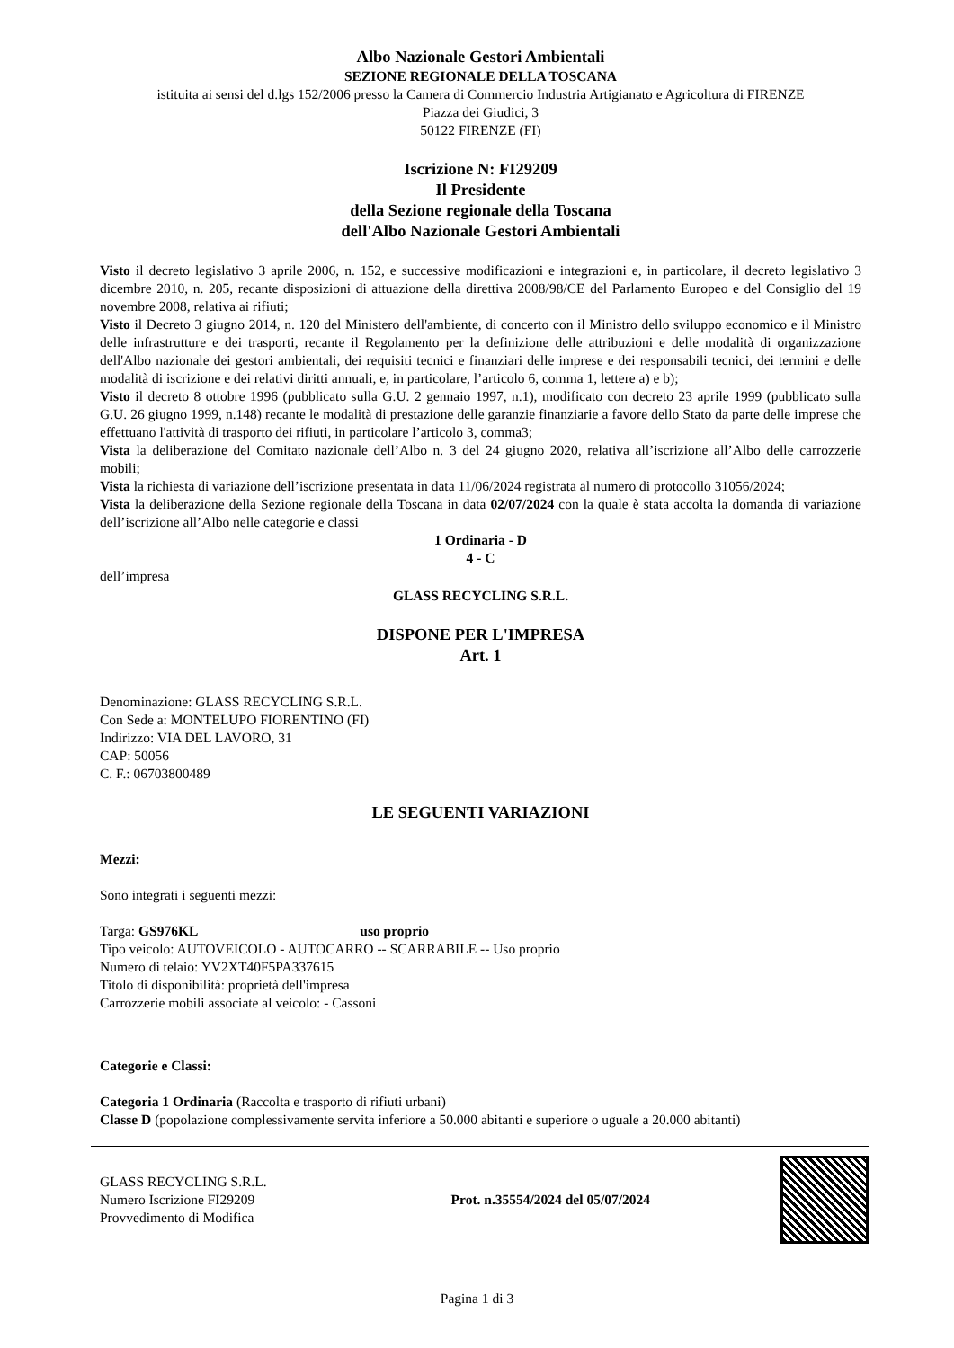Albo Nazionale Gestori Ambientali
SEZIONE REGIONALE DELLA TOSCANA
istituita ai sensi del d.lgs 152/2006 presso la Camera di Commercio Industria Artigianato e Agricoltura di FIRENZE
Piazza dei Giudici, 3
50122 FIRENZE (FI)
Iscrizione N: FI29209
Il Presidente
della Sezione regionale della Toscana
dell'Albo Nazionale Gestori Ambientali
Visto il decreto legislativo 3 aprile 2006, n. 152, e successive modificazioni e integrazioni e, in particolare, il decreto legislativo 3 dicembre 2010, n. 205, recante disposizioni di attuazione della direttiva 2008/98/CE del Parlamento Europeo e del Consiglio del 19 novembre 2008, relativa ai rifiuti;
Visto il Decreto 3 giugno 2014, n. 120 del Ministero dell'ambiente, di concerto con il Ministro dello sviluppo economico e il Ministro delle infrastrutture e dei trasporti, recante il Regolamento per la definizione delle attribuzioni e delle modalità di organizzazione dell'Albo nazionale dei gestori ambientali, dei requisiti tecnici e finanziari delle imprese e dei responsabili tecnici, dei termini e delle modalità di iscrizione e dei relativi diritti annuali, e, in particolare, l’articolo 6, comma 1, lettere a) e b);
Visto il decreto 8 ottobre 1996 (pubblicato sulla G.U. 2 gennaio 1997, n.1), modificato con decreto 23 aprile 1999 (pubblicato sulla G.U. 26 giugno 1999, n.148) recante le modalità di prestazione delle garanzie finanziarie a favore dello Stato da parte delle imprese che effettuano l'attività di trasporto dei rifiuti, in particolare l’articolo 3, comma3;
Vista la deliberazione del Comitato nazionale dell’Albo n. 3 del 24 giugno 2020, relativa all’iscrizione all’Albo delle carrozzerie mobili;
Vista la richiesta di variazione dell’iscrizione presentata in data 11/06/2024 registrata al numero di protocollo 31056/2024;
Vista la deliberazione della Sezione regionale della Toscana in data 02/07/2024 con la quale è stata accolta la domanda di variazione dell’iscrizione all’Albo nelle categorie e classi
1 Ordinaria - D
4 - C
dell’impresa
GLASS RECYCLING S.R.L.
DISPONE PER L'IMPRESA
Art. 1
Denominazione: GLASS RECYCLING S.R.L.
Con Sede a: MONTELUPO FIORENTINO (FI)
Indirizzo: VIA DEL LAVORO, 31
CAP: 50056
C. F.: 06703800489
LE SEGUENTI VARIAZIONI
Mezzi:
Sono integrati i seguenti mezzi:
Targa: GS976KL uso proprio
Tipo veicolo: AUTOVEICOLO - AUTOCARRO -- SCARRABILE -- Uso proprio
Numero di telaio: YV2XT40F5PA337615
Titolo di disponibilità: proprietà dell'impresa
Carrozzerie mobili associate al veicolo: - Cassoni
Categorie e Classi:
Categoria 1 Ordinaria (Raccolta e trasporto di rifiuti urbani)
Classe D (popolazione complessivamente servita inferiore a 50.000 abitanti e superiore o uguale a 20.000 abitanti)
GLASS RECYCLING S.R.L.
Numero Iscrizione FI29209
Provvedimento di Modifica
Prot. n.35554/2024 del 05/07/2024
Pagina 1 di 3